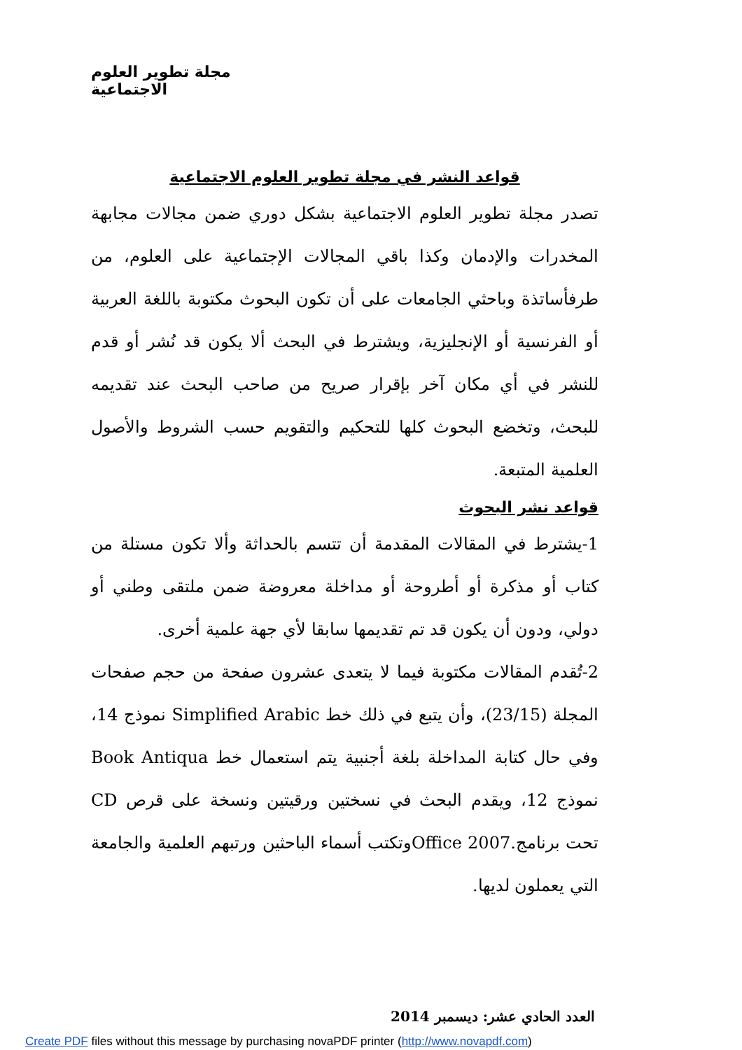مجلة تطوير العلوم الاجتماعية
قواعد النشر في مجلة تطوير العلوم الاجتماعية
تصدر مجلة تطوير العلوم الاجتماعية بشكل دوري ضمن مجالات مجابهة المخدرات والإدمان وكذا باقي المجالات الإجتماعية على العلوم، من طرفأساتذة وباحثي الجامعات على أن تكون البحوث مكتوبة باللغة العربية أو الفرنسية أو الإنجليزية، ويشترط في البحث ألا يكون قد نُشر أو قدم للنشر في أي مكان آخر بإقرار صريح من صاحب البحث عند تقديمه للبحث، وتخضع البحوث كلها للتحكيم والتقويم حسب الشروط والأصول العلمية المتبعة.
قواعد نشر البحوث
1-يشترط في المقالات المقدمة أن تتسم بالحداثة وألا تكون مستلة من كتاب أو مذكرة أو أطروحة أو مداخلة معروضة ضمن ملتقى وطني أو دولي، ودون أن يكون قد تم تقديمها سابقا لأي جهة علمية أخرى.
2-تُقدم المقالات مكتوبة فيما لا يتعدى عشرون صفحة من حجم صفحات المجلة (23/15)، وأن يتبع في ذلك خط Simplified Arabic نموذج 14، وفي حال كتابة المداخلة بلغة أجنبية يتم استعمال خط Book Antiqua نموذج 12، ويقدم البحث في نسختين ورقيتين ونسخة على قرص CD تحت برنامج.Office 2007وتكتب أسماء الباحثين ورتبهم العلمية والجامعة التي يعملون لديها.
العدد الحادي عشر: ديسمبر 2014
Create PDF files without this message by purchasing novaPDF printer (http://www.novapdf.com)